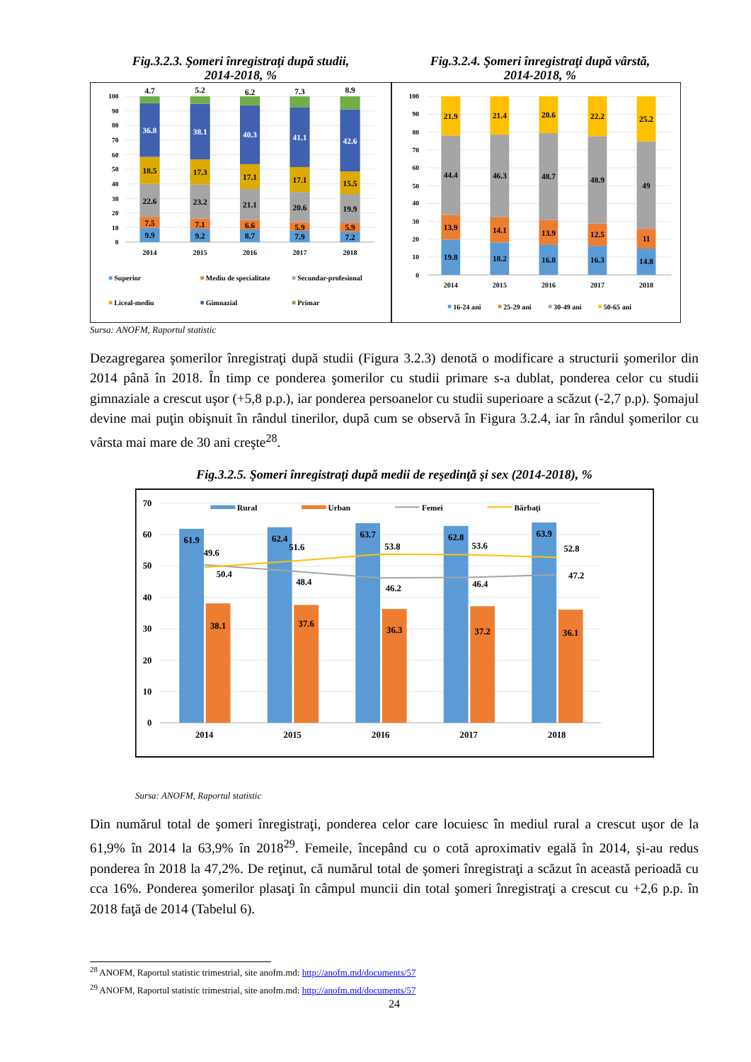Fig.3.2.3. Şomeri înregistraţi după studii,
2014-2018, %
Fig.3.2.4. Şomeri înregistraţi după vârstă,
2014-2018, %
100
90
80
70
60
50
40
30
20
10
0
4.7
36.8
18.5
22.6
7.5
9.9
5.2
38.1
17.3
23.2
7.1
9.2
6.2
40.3
17.1
21.1
6.6
8.7
7.3
41.1
17.1
20.6
5.9
7.9
8.9
42.6
15.5
19.9
5.9
7.2
2014
2015
2016
2017
2018
Superior
Mediu de specialitate
Secundar-profesional
Liceal-mediu
Gimnazial
Primar
100
90
80
70
60
50
40
30
20
10
0
21.9
44.4
13.9
19.8
21.4
46.3
14.1
18.2
20.6
48.7
13.9
16.8
22.2
48.9
12.5
16.3
25.2
49
11
14.8
2014
2015
2016
2017
2018
16-24 ani
25-29 ani
30-49 ani
50-65 ani
Sursa: ANOFM, Raportul statistic
Dezagregarea şomerilor înregistraţi după studii (Figura 3.2.3) denotă o modificare a structurii şomerilor din 2014 până în 2018. În timp ce ponderea şomerilor cu studii primare s-a dublat, ponderea celor cu studii gimnaziale a crescut uşor (+5,8 p.p.), iar ponderea persoanelor cu studii superioare a scăzut (-2,7 p.p). Şomajul devine mai puţin obişnuit în rândul tinerilor, după cum se observă în Figura 3.2.4, iar în rândul şomerilor cu vârsta mai mare de 30 ani creşte<sup>28</sup>.
Fig.3.2.5. Şomeri înregistraţi după medii de reşedinţă şi sex (2014-2018), %
70
60
50
40
30
20
10
0
61.9
62.4
63.7
62.8
63.9
38.1
37.6
36.3
37.2
36.1
49.6
51.6
53.8
53.6
52.8
50.4
48.4
46.2
46.4
47.2
2014
2015
2016
2017
2018
Rural
Urban
Femei
Bărbaţi
Sursa: ANOFM, Raportul statistic
Din numărul total de şomeri înregistraţi, ponderea celor care locuiesc în mediul rural a crescut uşor de la 61,9% în 2014 la 63,9% în 2018<sup>29</sup>. Femeile, începând cu o cotă aproximativ egală în 2014, şi-au redus ponderea în 2018 la 47,2%. De reţinut, că numărul total de şomeri înregistraţi a scăzut în această perioadă cu cca 16%. Ponderea şomerilor plasaţi în câmpul muncii din total şomeri înregistraţi a crescut cu +2,6 p.p. în 2018 faţă de 2014 (Tabelul 6).
<sup>28</sup> ANOFM, Raportul statistic trimestrial, site anofm.md: http://anofm.md/documents/57
<sup>29</sup> ANOFM, Raportul statistic trimestrial, site anofm.md: http://anofm.md/documents/57
24